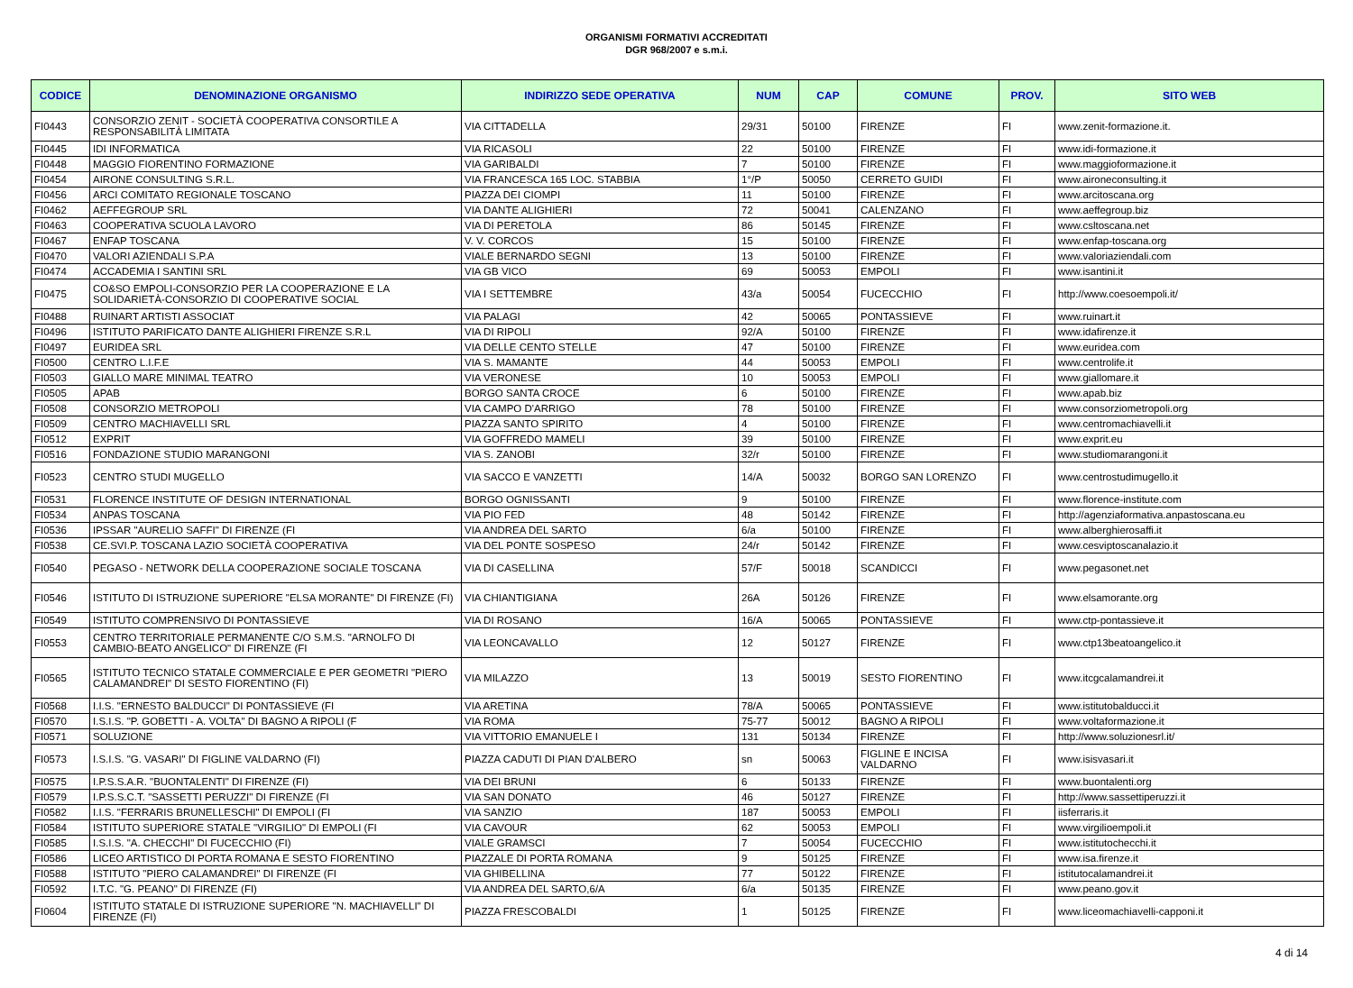ORGANISMI FORMATIVI ACCREDITATI
DGR 968/2007 e s.m.i.
| CODICE | DENOMINAZIONE ORGANISMO | INDIRIZZO SEDE OPERATIVA | NUM | CAP | COMUNE | PROV. | SITO WEB |
| --- | --- | --- | --- | --- | --- | --- | --- |
| FI0443 | CONSORZIO ZENIT - SOCIETÀ COOPERATIVA CONSORTILE A RESPONSABILITÀ LIMITATA | VIA CITTADELLA | 29/31 | 50100 | FIRENZE | FI | www.zenit-formazione.it. |
| FI0445 | IDI INFORMATICA | VIA RICASOLI | 22 | 50100 | FIRENZE | FI | www.idi-formazione.it |
| FI0448 | MAGGIO FIORENTINO FORMAZIONE | VIA GARIBALDI | 7 | 50100 | FIRENZE | FI | www.maggioformazione.it |
| FI0454 | AIRONE CONSULTING S.R.L. | VIA FRANCESCA 165 LOC. STABBIA | 1°/P | 50050 | CERRETO GUIDI | FI | www.aironeconsulting.it |
| FI0456 | ARCI COMITATO REGIONALE TOSCANO | PIAZZA DEI CIOMPI | 11 | 50100 | FIRENZE | FI | www.arcitoscana.org |
| FI0462 | AEFFEGROUP SRL | VIA DANTE ALIGHIERI | 72 | 50041 | CALENZANO | FI | www.aeffegroup.biz |
| FI0463 | COOPERATIVA SCUOLA LAVORO | VIA DI PERETOLA | 86 | 50145 | FIRENZE | FI | www.csltoscana.net |
| FI0467 | ENFAP TOSCANA | V. V. CORCOS | 15 | 50100 | FIRENZE | FI | www.enfap-toscana.org |
| FI0470 | VALORI AZIENDALI S.P.A | VIALE BERNARDO SEGNI | 13 | 50100 | FIRENZE | FI | www.valoriaziendali.com |
| FI0474 | ACCADEMIA I SANTINI SRL | VIA GB VICO | 69 | 50053 | EMPOLI | FI | www.isantini.it |
| FI0475 | CO&SO EMPOLI-CONSORZIO PER LA COOPERAZIONE E LA SOLIDARIETÀ-CONSORZIO DI COOPERATIVE SOCIAL | VIA I SETTEMBRE | 43/a | 50054 | FUCECCHIO | FI | http://www.coesoempoli.it/ |
| FI0488 | RUINART ARTISTI ASSOCIAT | VIA PALAGI | 42 | 50065 | PONTASSIEVE | FI | www.ruinart.it |
| FI0496 | ISTITUTO PARIFICATO DANTE ALIGHIERI FIRENZE S.R.L | VIA DI RIPOLI | 92/A | 50100 | FIRENZE | FI | www.idafirenze.it |
| FI0497 | EURIDEA SRL | VIA DELLE CENTO STELLE | 47 | 50100 | FIRENZE | FI | www.euridea.com |
| FI0500 | CENTRO L.I.F.E | VIA S. MAMANTE | 44 | 50053 | EMPOLI | FI | www.centrolife.it |
| FI0503 | GIALLO MARE MINIMAL TEATRO | VIA VERONESE | 10 | 50053 | EMPOLI | FI | www.giallomare.it |
| FI0505 | APAB | BORGO SANTA CROCE | 6 | 50100 | FIRENZE | FI | www.apab.biz |
| FI0508 | CONSORZIO METROPOLI | VIA CAMPO D'ARRIGO | 78 | 50100 | FIRENZE | FI | www.consorziometropoli.org |
| FI0509 | CENTRO MACHIAVELLI SRL | PIAZZA SANTO SPIRITO | 4 | 50100 | FIRENZE | FI | www.centromachiavelli.it |
| FI0512 | EXPRIT | VIA GOFFREDO MAMELI | 39 | 50100 | FIRENZE | FI | www.exprit.eu |
| FI0516 | FONDAZIONE STUDIO MARANGONI | VIA S. ZANOBI | 32/r | 50100 | FIRENZE | FI | www.studiomarangoni.it |
| FI0523 | CENTRO STUDI MUGELLO | VIA SACCO E VANZETTI | 14/A | 50032 | BORGO SAN LORENZO | FI | www.centrostudimugello.it |
| FI0531 | FLORENCE INSTITUTE OF DESIGN INTERNATIONAL | BORGO OGNISSANTI | 9 | 50100 | FIRENZE | FI | www.florence-institute.com |
| FI0534 | ANPAS TOSCANA | VIA PIO FED | 48 | 50142 | FIRENZE | FI | http://agenziaformativa.anpastoscana.eu |
| FI0536 | IPSSAR "AURELIO SAFFI" DI FIRENZE (FI | VIA ANDREA DEL SARTO | 6/a | 50100 | FIRENZE | FI | www.alberghierosaffi.it |
| FI0538 | CE.SVI.P. TOSCANA LAZIO SOCIETÀ COOPERATIVA | VIA DEL PONTE SOSPESO | 24/r | 50142 | FIRENZE | FI | www.cesviptoscanalazio.it |
| FI0540 | PEGASO - NETWORK DELLA COOPERAZIONE SOCIALE TOSCANA | VIA DI CASELLINA | 57/F | 50018 | SCANDICCI | FI | www.pegasonet.net |
| FI0546 | ISTITUTO DI ISTRUZIONE SUPERIORE "ELSA MORANTE" DI FIRENZE (FI) | VIA CHIANTIGIANA | 26A | 50126 | FIRENZE | FI | www.elsamorante.org |
| FI0549 | ISTITUTO COMPRENSIVO DI PONTASSIEVE | VIA DI ROSANO | 16/A | 50065 | PONTASSIEVE | FI | www.ctp-pontassieve.it |
| FI0553 | CENTRO TERRITORIALE PERMANENTE C/O S.M.S. "ARNOLFO DI CAMBIO-BEATO ANGELICO" DI FIRENZE (FI | VIA LEONCAVALLO | 12 | 50127 | FIRENZE | FI | www.ctp13beatoangelico.it |
| FI0565 | ISTITUTO TECNICO STATALE COMMERCIALE E PER GEOMETRI "PIERO CALAMANDREI" DI SESTO FIORENTINO (FI) | VIA MILAZZO | 13 | 50019 | SESTO FIORENTINO | FI | www.itcgcalamandrei.it |
| FI0568 | I.I.S. "ERNESTO BALDUCCI" DI PONTASSIEVE (FI | VIA ARETINA | 78/A | 50065 | PONTASSIEVE | FI | www.istitutobalducci.it |
| FI0570 | I.S.I.S. "P. GOBETTI - A. VOLTA" DI BAGNO A RIPOLI (F | VIA ROMA | 75-77 | 50012 | BAGNO A RIPOLI | FI | www.voltaformazione.it |
| FI0571 | SOLUZIONE | VIA VITTORIO EMANUELE I | 131 | 50134 | FIRENZE | FI | http://www.soluzionesrl.it/ |
| FI0573 | I.S.I.S. "G. VASARI" DI FIGLINE VALDARNO (FI) | PIAZZA CADUTI DI PIAN D'ALBERO | sn | 50063 | FIGLINE E INCISA VALDARNO | FI | www.isisvasari.it |
| FI0575 | I.P.S.S.A.R. "BUONTALENTI" DI FIRENZE (FI) | VIA DEI BRUNI | 6 | 50133 | FIRENZE | FI | www.buontalenti.org |
| FI0579 | I.P.S.S.C.T. "SASSETTI PERUZZI" DI FIRENZE (FI | VIA SAN DONATO | 46 | 50127 | FIRENZE | FI | http://www.sassettiperuzzi.it |
| FI0582 | I.I.S. "FERRARIS BRUNELLESCHI" DI EMPOLI (FI | VIA SANZIO | 187 | 50053 | EMPOLI | FI | iisferraris.it |
| FI0584 | ISTITUTO SUPERIORE STATALE "VIRGILIO" DI EMPOLI (FI | VIA CAVOUR | 62 | 50053 | EMPOLI | FI | www.virgilioempoli.it |
| FI0585 | I.S.I.S. "A. CHECCHI" DI FUCECCHIO (FI) | VIALE GRAMSCI | 7 | 50054 | FUCECCHIO | FI | www.istitutochecchi.it |
| FI0586 | LICEO ARTISTICO DI PORTA ROMANA E SESTO FIORENTINO | PIAZZALE DI PORTA ROMANA | 9 | 50125 | FIRENZE | FI | www.isa.firenze.it |
| FI0588 | ISTITUTO "PIERO CALAMANDREI" DI FIRENZE (FI | VIA GHIBELLINA | 77 | 50122 | FIRENZE | FI | istitutocalamandrei.it |
| FI0592 | I.T.C. "G. PEANO" DI FIRENZE (FI) | VIA ANDREA DEL SARTO,6/A | 6/a | 50135 | FIRENZE | FI | www.peano.gov.it |
| FI0604 | ISTITUTO STATALE DI ISTRUZIONE SUPERIORE "N. MACHIAVELLI" DI FIRENZE (FI) | PIAZZA FRESCOBALDI | 1 | 50125 | FIRENZE | FI | www.liceomachiavelli-capponi.it |
4 di 14